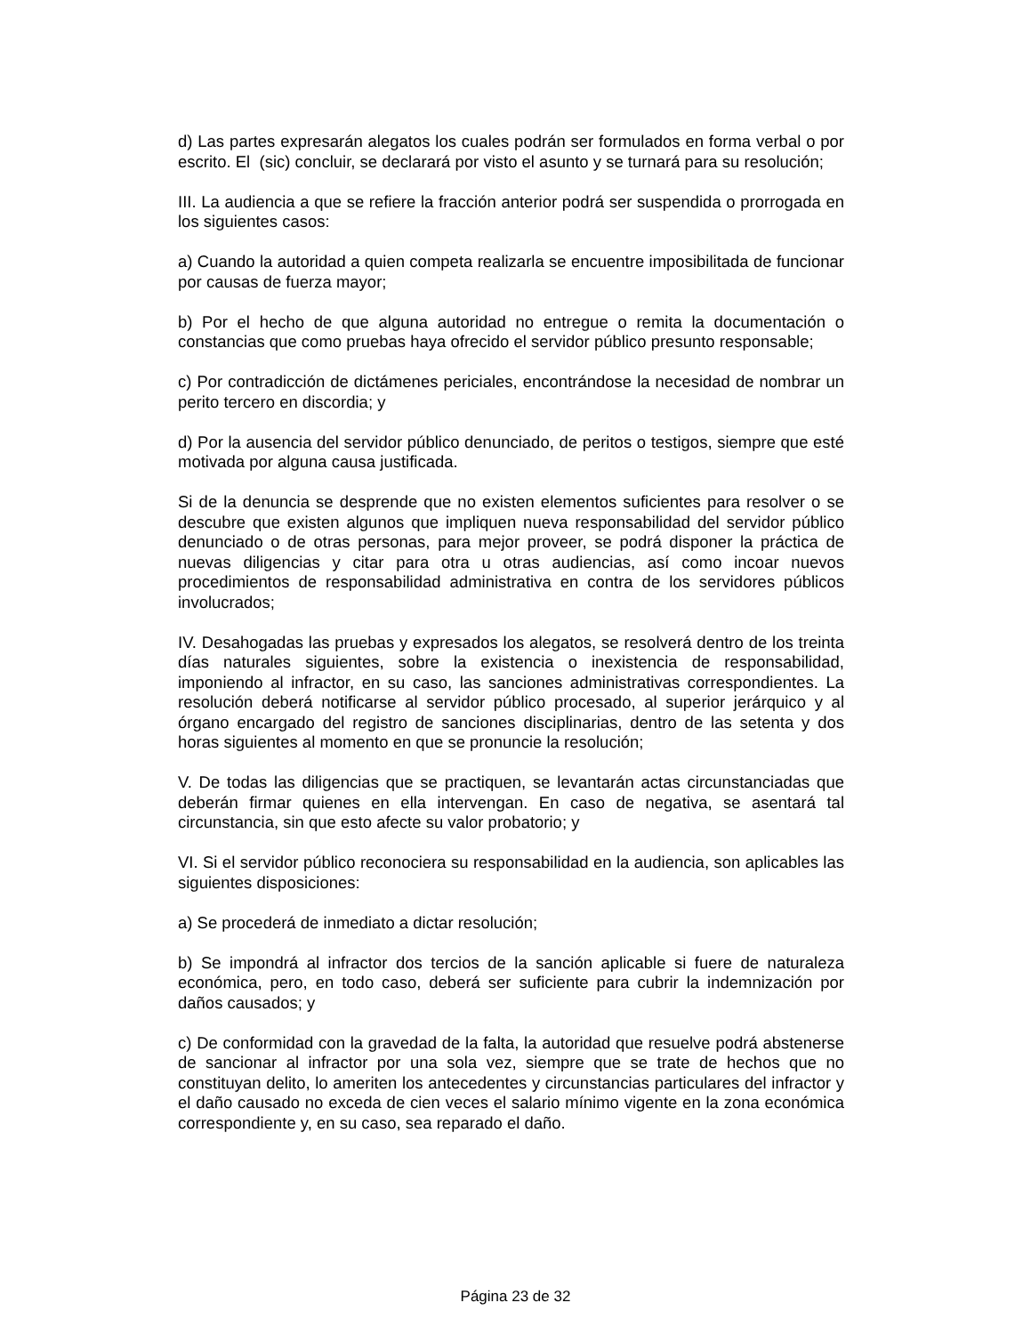d) Las partes expresarán alegatos los cuales podrán ser formulados en forma verbal o por escrito. El (sic) concluir, se declarará por visto el asunto y se turnará para su resolución;
III. La audiencia a que se refiere la fracción anterior podrá ser suspendida o prorrogada en los siguientes casos:
a) Cuando la autoridad a quien competa realizarla se encuentre imposibilitada de funcionar por causas de fuerza mayor;
b) Por el hecho de que alguna autoridad no entregue o remita la documentación o constancias que como pruebas haya ofrecido el servidor público presunto responsable;
c) Por contradicción de dictámenes periciales, encontrándose la necesidad de nombrar un perito tercero en discordia; y
d) Por la ausencia del servidor público denunciado, de peritos o testigos, siempre que esté motivada por alguna causa justificada.
Si de la denuncia se desprende que no existen elementos suficientes para resolver o se descubre que existen algunos que impliquen nueva responsabilidad del servidor público denunciado o de otras personas, para mejor proveer, se podrá disponer la práctica de nuevas diligencias y citar para otra u otras audiencias, así como incoar nuevos procedimientos de responsabilidad administrativa en contra de los servidores públicos involucrados;
IV. Desahogadas las pruebas y expresados los alegatos, se resolverá dentro de los treinta días naturales siguientes, sobre la existencia o inexistencia de responsabilidad, imponiendo al infractor, en su caso, las sanciones administrativas correspondientes. La resolución deberá notificarse al servidor público procesado, al superior jerárquico y al órgano encargado del registro de sanciones disciplinarias, dentro de las setenta y dos horas siguientes al momento en que se pronuncie la resolución;
V. De todas las diligencias que se practiquen, se levantarán actas circunstanciadas que deberán firmar quienes en ella intervengan. En caso de negativa, se asentará tal circunstancia, sin que esto afecte su valor probatorio; y
VI. Si el servidor público reconociera su responsabilidad en la audiencia, son aplicables las siguientes disposiciones:
a) Se procederá de inmediato a dictar resolución;
b) Se impondrá al infractor dos tercios de la sanción aplicable si fuere de naturaleza económica, pero, en todo caso, deberá ser suficiente para cubrir la indemnización por daños causados; y
c) De conformidad con la gravedad de la falta, la autoridad que resuelve podrá abstenerse de sancionar al infractor por una sola vez, siempre que se trate de hechos que no constituyan delito, lo ameriten los antecedentes y circunstancias particulares del infractor y el daño causado no exceda de cien veces el salario mínimo vigente en la zona económica correspondiente y, en su caso, sea reparado el daño.
Página 23 de 32